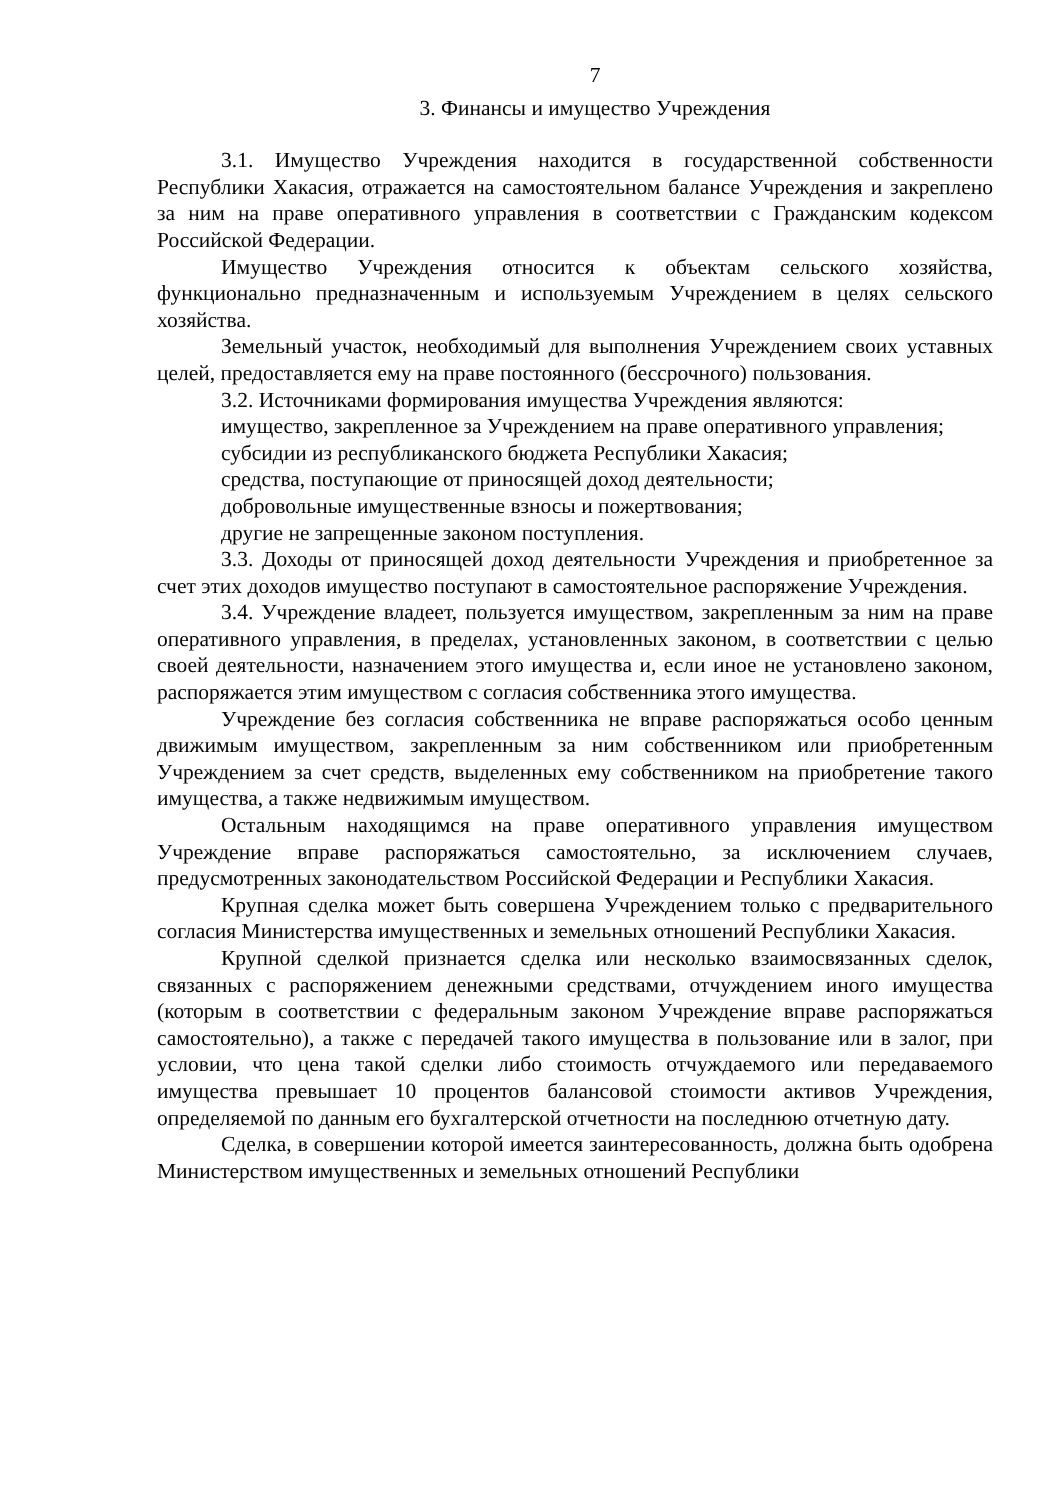7
3. Финансы и имущество Учреждения
3.1. Имущество Учреждения находится в государственной собственности Республики Хакасия, отражается на самостоятельном балансе Учреждения и закреплено за ним на праве оперативного управления в соответствии с Гражданским кодексом Российской Федерации.
Имущество Учреждения относится к объектам сельского хозяйства, функционально предназначенным и используемым Учреждением в целях сельского хозяйства.
Земельный участок, необходимый для выполнения Учреждением своих уставных целей, предоставляется ему на праве постоянного (бессрочного) пользования.
3.2. Источниками формирования имущества Учреждения являются:
имущество, закрепленное за Учреждением на праве оперативного управления;
субсидии из республиканского бюджета Республики Хакасия;
средства, поступающие от приносящей доход деятельности;
добровольные имущественные взносы и пожертвования;
другие не запрещенные законом поступления.
3.3. Доходы от приносящей доход деятельности Учреждения и приобретенное за счет этих доходов имущество поступают в самостоятельное распоряжение Учреждения.
3.4. Учреждение владеет, пользуется имуществом, закрепленным за ним на праве оперативного управления, в пределах, установленных законом, в соответствии с целью своей деятельности, назначением этого имущества и, если иное не установлено законом, распоряжается этим имуществом с согласия собственника этого имущества.
Учреждение без согласия собственника не вправе распоряжаться особо ценным движимым имуществом, закрепленным за ним собственником или приобретенным Учреждением за счет средств, выделенных ему собственником на приобретение такого имущества, а также недвижимым имуществом.
Остальным находящимся на праве оперативного управления имуществом Учреждение вправе распоряжаться самостоятельно, за исключением случаев, предусмотренных законодательством Российской Федерации и Республики Хакасия.
Крупная сделка может быть совершена Учреждением только с предварительного согласия Министерства имущественных и земельных отношений Республики Хакасия.
Крупной сделкой признается сделка или несколько взаимосвязанных сделок, связанных с распоряжением денежными средствами, отчуждением иного имущества (которым в соответствии с федеральным законом Учреждение вправе распоряжаться самостоятельно), а также с передачей такого имущества в пользование или в залог, при условии, что цена такой сделки либо стоимость отчуждаемого или передаваемого имущества превышает 10 процентов балансовой стоимости активов Учреждения, определяемой по данным его бухгалтерской отчетности на последнюю отчетную дату.
Сделка, в совершении которой имеется заинтересованность, должна быть одобрена Министерством имущественных и земельных отношений Республики